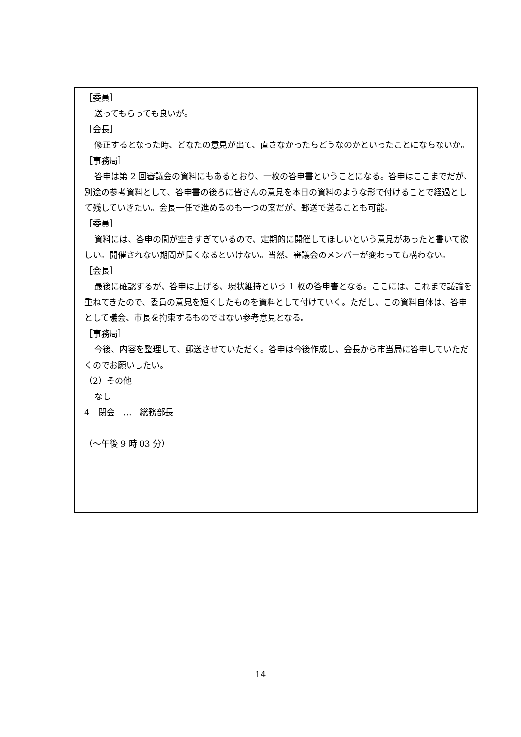［委員］
送ってもらっても良いが。
［会長］
修正するとなった時、どなたの意見が出て、直さなかったらどうなのかといったことにならないか。
［事務局］
答申は第 2 回審議会の資料にもあるとおり、一枚の答申書ということになる。答申はここまでだが、別途の参考資料として、答申書の後ろに皆さんの意見を本日の資料のような形で付けることで経過として残していきたい。会長一任で進めるのも一つの案だが、郵送で送ることも可能。
［委員］
資料には、答申の間が空きすぎているので、定期的に開催してほしいという意見があったと書いて欲しい。開催されない期間が長くなるといけない。当然、審議会のメンバーが変わっても構わない。
［会長］
最後に確認するが、答申は上げる、現状維持という 1 枚の答申書となる。ここには、これまで議論を重ねてきたので、委員の意見を短くしたものを資料として付けていく。ただし、この資料自体は、答申として議会、市長を拘束するものではない参考意見となる。
［事務局］
今後、内容を整理して、郵送させていただく。答申は今後作成し、会長から市当局に答申していただくのでお願いしたい。
（2）その他
なし
4　閉会　…　総務部長
（～午後 9 時 03 分）
14